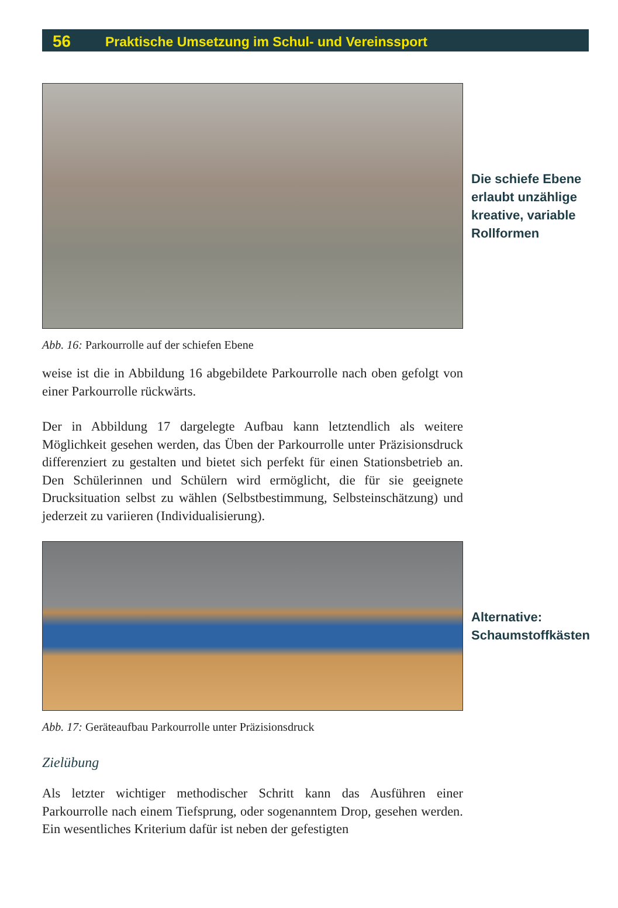56 Praktische Umsetzung im Schul- und Vereinssport
Die schiefe Ebene
erlaubt unzählige
kreative, variable
Rollformen
Abb. 16: Parkourrolle auf der schiefen Ebene
weise ist die in Abbildung 16 abgebildete Parkourrolle nach oben gefolgt von einer Parkourrolle rückwärts.
Der in Abbildung 17 dargelegte Aufbau kann letztendlich als weitere Möglichkeit gesehen werden, das Üben der Parkourrolle unter Präzisionsdruck differenziert zu gestalten und bietet sich perfekt für einen Stationsbetrieb an. Den Schülerinnen und Schülern wird ermöglicht, die für sie geeignete Drucksituation selbst zu wählen (Selbstbestimmung, Selbsteinschätzung) und jederzeit zu variieren (Individualisierung).
Alternative:
Schaumstoffkästen
Abb. 17: Geräteaufbau Parkourrolle unter Präzisionsdruck
Zielübung
Als letzter wichtiger methodischer Schritt kann das Ausführen einer Parkourrolle nach einem Tiefsprung, oder sogenanntem Drop, gesehen werden. Ein wesentliches Kriterium dafür ist neben der gefestigten